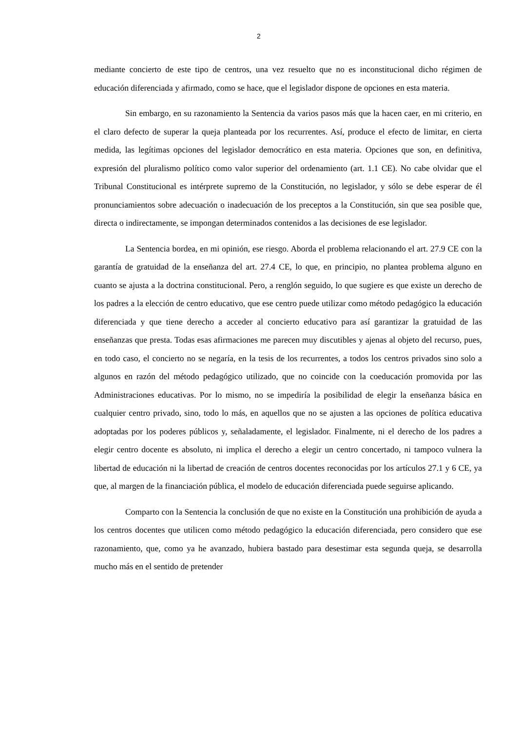2
mediante concierto de este tipo de centros, una vez resuelto que no es inconstitucional dicho régimen de educación diferenciada y afirmado, como se hace, que el legislador dispone de opciones en esta materia.
Sin embargo, en su razonamiento la Sentencia da varios pasos más que la hacen caer, en mi criterio, en el claro defecto de superar la queja planteada por los recurrentes. Así, produce el efecto de limitar, en cierta medida, las legítimas opciones del legislador democrático en esta materia. Opciones que son, en definitiva, expresión del pluralismo político como valor superior del ordenamiento (art. 1.1 CE). No cabe olvidar que el Tribunal Constitucional es intérprete supremo de la Constitución, no legislador, y sólo se debe esperar de él pronunciamientos sobre adecuación o inadecuación de los preceptos a la Constitución, sin que sea posible que, directa o indirectamente, se impongan determinados contenidos a las decisiones de ese legislador.
La Sentencia bordea, en mi opinión, ese riesgo. Aborda el problema relacionando el art. 27.9 CE con la garantía de gratuidad de la enseñanza del art. 27.4 CE, lo que, en principio, no plantea problema alguno en cuanto se ajusta a la doctrina constitucional. Pero, a renglón seguido, lo que sugiere es que existe un derecho de los padres a la elección de centro educativo, que ese centro puede utilizar como método pedagógico la educación diferenciada y que tiene derecho a acceder al concierto educativo para así garantizar la gratuidad de las enseñanzas que presta. Todas esas afirmaciones me parecen muy discutibles y ajenas al objeto del recurso, pues, en todo caso, el concierto no se negaría, en la tesis de los recurrentes, a todos los centros privados sino solo a algunos en razón del método pedagógico utilizado, que no coincide con la coeducación promovida por las Administraciones educativas. Por lo mismo, no se impediría la posibilidad de elegir la enseñanza básica en cualquier centro privado, sino, todo lo más, en aquellos que no se ajusten a las opciones de política educativa adoptadas por los poderes públicos y, señaladamente, el legislador. Finalmente, ni el derecho de los padres a elegir centro docente es absoluto, ni implica el derecho a elegir un centro concertado, ni tampoco vulnera la libertad de educación ni la libertad de creación de centros docentes reconocidas por los artículos 27.1 y 6 CE, ya que, al margen de la financiación pública, el modelo de educación diferenciada puede seguirse aplicando.
Comparto con la Sentencia la conclusión de que no existe en la Constitución una prohibición de ayuda a los centros docentes que utilicen como método pedagógico la educación diferenciada, pero considero que ese razonamiento, que, como ya he avanzado, hubiera bastado para desestimar esta segunda queja, se desarrolla mucho más en el sentido de pretender